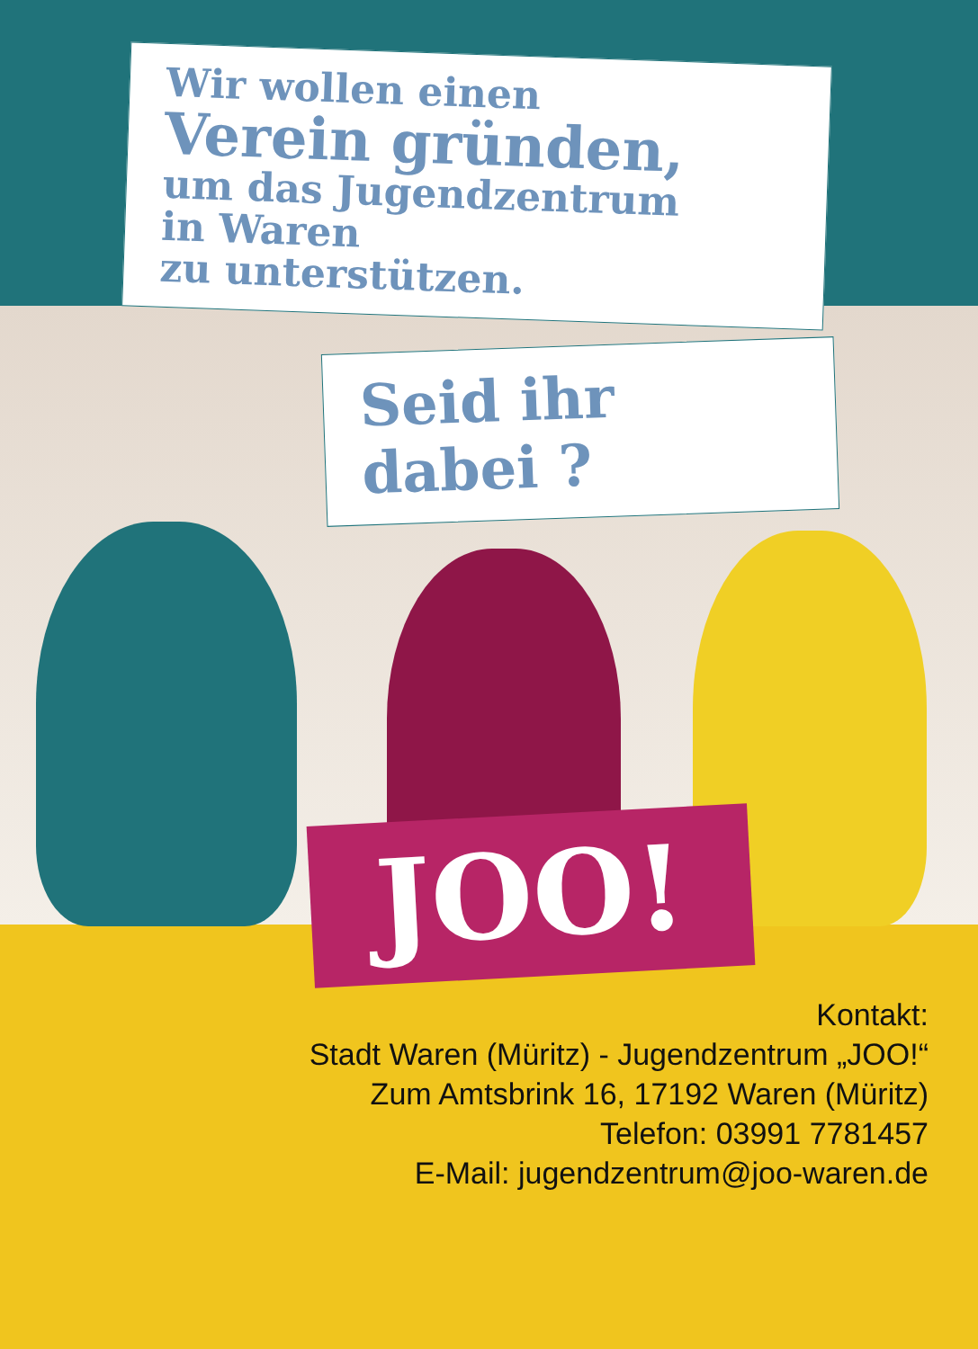Wir wollen einen
Verein gründen,
um das Jugendzentrum
in Waren
zu unterstützen.
Seid ihr dabei ?
JOO!
Kontakt:
Stadt Waren (Müritz) - Jugendzentrum „JOO!“
Zum Amtsbrink 16, 17192 Waren (Müritz)
Telefon: 03991 7781457
E-Mail: jugendzentrum@joo-waren.de